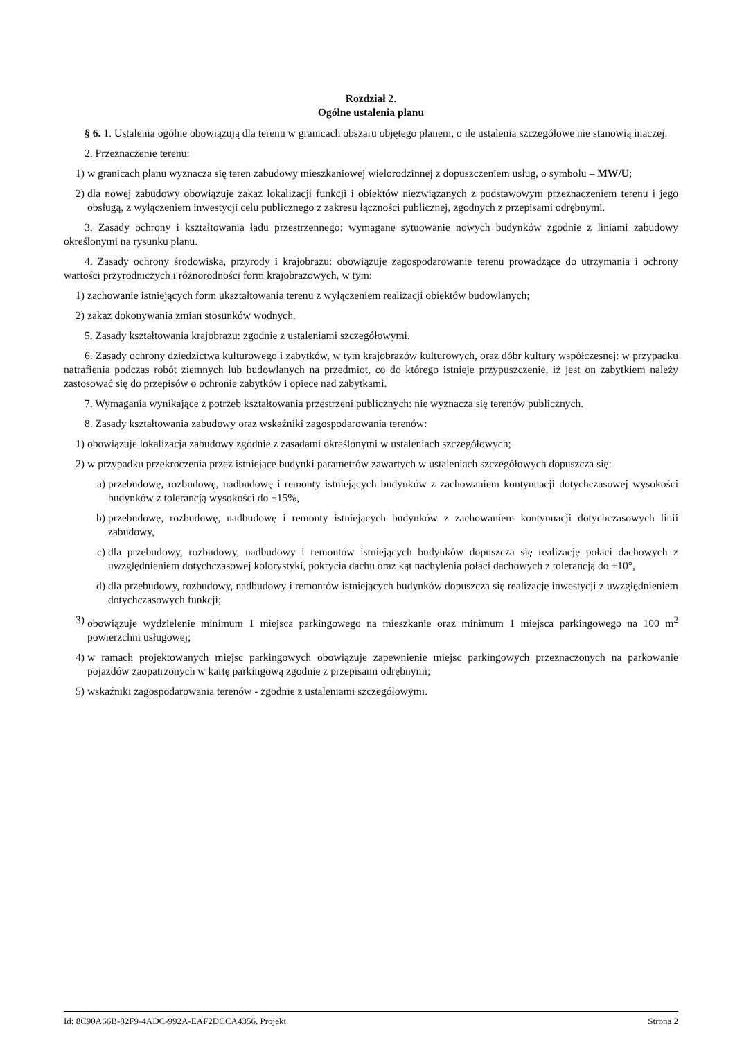Rozdział 2.
Ogólne ustalenia planu
§ 6. 1. Ustalenia ogólne obowiązują dla terenu w granicach obszaru objętego planem, o ile ustalenia szczegółowe nie stanowią inaczej.
2. Przeznaczenie terenu:
1) w granicach planu wyznacza się teren zabudowy mieszkaniowej wielorodzinnej z dopuszczeniem usług, o symbolu – MW/U;
2) dla nowej zabudowy obowiązuje zakaz lokalizacji funkcji i obiektów niezwiązanych z podstawowym przeznaczeniem terenu i jego obsługą, z wyłączeniem inwestycji celu publicznego z zakresu łączności publicznej, zgodnych z przepisami odrębnymi.
3. Zasady ochrony i kształtowania ładu przestrzennego: wymagane sytuowanie nowych budynków zgodnie z liniami zabudowy określonymi na rysunku planu.
4. Zasady ochrony środowiska, przyrody i krajobrazu: obowiązuje zagospodarowanie terenu prowadzące do utrzymania i ochrony wartości przyrodniczych i różnorodności form krajobrazowych, w tym:
1) zachowanie istniejących form ukształtowania terenu z wyłączeniem realizacji obiektów budowlanych;
2) zakaz dokonywania zmian stosunków wodnych.
5. Zasady kształtowania krajobrazu: zgodnie z ustaleniami szczegółowymi.
6. Zasady ochrony dziedzictwa kulturowego i zabytków, w tym krajobrazów kulturowych, oraz dóbr kultury współczesnej: w przypadku natrafienia podczas robót ziemnych lub budowlanych na przedmiot, co do którego istnieje przypuszczenie, iż jest on zabytkiem należy zastosować się do przepisów o ochronie zabytków i opiece nad zabytkami.
7. Wymagania wynikające z potrzeb kształtowania przestrzeni publicznych: nie wyznacza się terenów publicznych.
8. Zasady kształtowania zabudowy oraz wskaźniki zagospodarowania terenów:
1) obowiązuje lokalizacja zabudowy zgodnie z zasadami określonymi w ustaleniach szczegółowych;
2) w przypadku przekroczenia przez istniejące budynki parametrów zawartych w ustaleniach szczegółowych dopuszcza się:
a) przebudowę, rozbudowę, nadbudowę i remonty istniejących budynków z zachowaniem kontynuacji dotychczasowej wysokości budynków z tolerancją wysokości do ±15%,
b) przebudowę, rozbudowę, nadbudowę i remonty istniejących budynków z zachowaniem kontynuacji dotychczasowych linii zabudowy,
c) dla przebudowy, rozbudowy, nadbudowy i remontów istniejących budynków dopuszcza się realizację połaci dachowych z uwzględnieniem dotychczasowej kolorystyki, pokrycia dachu oraz kąt nachylenia połaci dachowych z tolerancją do ±10°,
d) dla przebudowy, rozbudowy, nadbudowy i remontów istniejących budynków dopuszcza się realizację inwestycji z uwzględnieniem dotychczasowych funkcji;
3) obowiązuje wydzielenie minimum 1 miejsca parkingowego na mieszkanie oraz minimum 1 miejsca parkingowego na 100 m<sup>2</sup> powierzchni usługowej;
4) w ramach projektowanych miejsc parkingowych obowiązuje zapewnienie miejsc parkingowych przeznaczonych na parkowanie pojazdów zaopatrzonych w kartę parkingową zgodnie z przepisami odrębnymi;
5) wskaźniki zagospodarowania terenów - zgodnie z ustaleniami szczegółowymi.
Id: 8C90A66B-82F9-4ADC-992A-EAF2DCCA4356. Projekt Strona 2